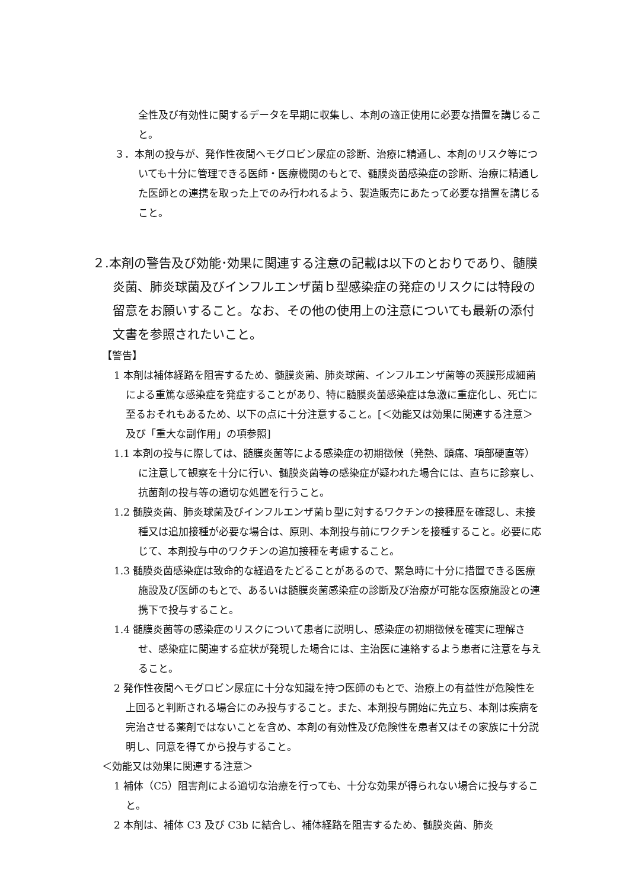全性及び有効性に関するデータを早期に収集し、本剤の適正使用に必要な措置を講じること。
３．本剤の投与が、発作性夜間ヘモグロビン尿症の診断、治療に精通し、本剤のリスク等についても十分に管理できる医師・医療機関のもとで、髄膜炎菌感染症の診断、治療に精通した医師との連携を取った上でのみ行われるよう、製造販売にあたって必要な措置を講じること。
２.本剤の警告及び効能･効果に関連する注意の記載は以下のとおりであり、髄膜炎菌、肺炎球菌及びインフルエンザ菌ｂ型感染症の発症のリスクには特段の留意をお願いすること。なお、その他の使用上の注意についても最新の添付文書を参照されたいこと。
【警告】
1 本剤は補体経路を阻害するため、髄膜炎菌、肺炎球菌、インフルエンザ菌等の莢膜形成細菌による重篤な感染症を発症することがあり、特に髄膜炎菌感染症は急激に重症化し、死亡に至るおそれもあるため、以下の点に十分注意すること。[＜効能又は効果に関連する注意＞及び「重大な副作用」の項参照]
1.1 本剤の投与に際しては、髄膜炎菌等による感染症の初期徴候（発熱、頭痛、項部硬直等）に注意して観察を十分に行い、髄膜炎菌等の感染症が疑われた場合には、直ちに診察し、抗菌剤の投与等の適切な処置を行うこと。
1.2 髄膜炎菌、肺炎球菌及びインフルエンザ菌ｂ型に対するワクチンの接種歴を確認し、未接種又は追加接種が必要な場合は、原則、本剤投与前にワクチンを接種すること。必要に応じて、本剤投与中のワクチンの追加接種を考慮すること。
1.3 髄膜炎菌感染症は致命的な経過をたどることがあるので、緊急時に十分に措置できる医療施設及び医師のもとで、あるいは髄膜炎菌感染症の診断及び治療が可能な医療施設との連携下で投与すること。
1.4 髄膜炎菌等の感染症のリスクについて患者に説明し、感染症の初期徴候を確実に理解させ、感染症に関連する症状が発現した場合には、主治医に連絡するよう患者に注意を与えること。
2 発作性夜間ヘモグロビン尿症に十分な知識を持つ医師のもとで、治療上の有益性が危険性を上回ると判断される場合にのみ投与すること。また、本剤投与開始に先立ち、本剤は疾病を完治させる薬剤ではないことを含め、本剤の有効性及び危険性を患者又はその家族に十分説明し、同意を得てから投与すること。
＜効能又は効果に関連する注意＞
1 補体（C5）阻害剤による適切な治療を行っても、十分な効果が得られない場合に投与すること。
2 本剤は、補体 C3 及び C3b に結合し、補体経路を阻害するため、髄膜炎菌、肺炎